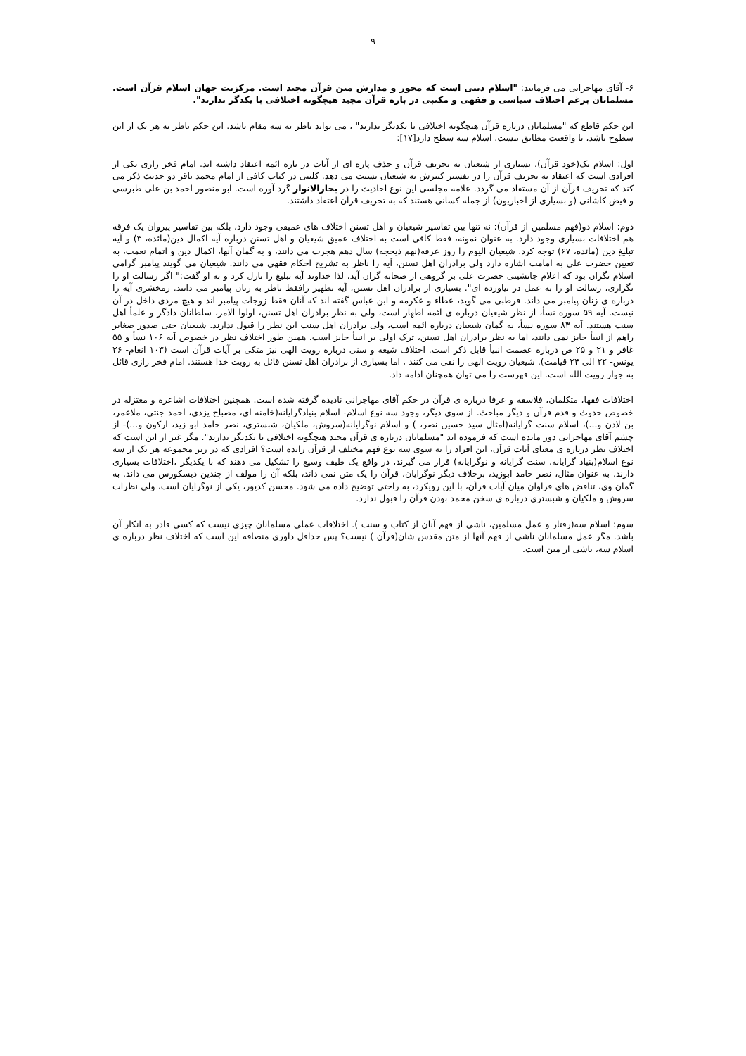۹
۶- آقای مهاجرانی می فرمایند: "اسلام دینی است که محور و مدارش متن قرآن مجید است. مرکزیت جهان اسلام قرآن است. مسلمانان برغم اختلاف سیاسی و فقهی و مکتبی در باره قرآن مجید هیچگونه اختلافی با یکدگر ندارند".
این حکم قاطع که "مسلمانان درباره قرآن هیچگونه اختلافی با یکدیگر ندارند" ، می تواند ناظر به سه مقام باشد. این حکم ناظر به هر یک از این سطوح باشد، با واقعیت مطابق نیست. اسلام سه سطح دارد[۱۷]:
اول: اسلام یک(خود قرآن). بسیاری از شیعیان به تحریف قرآن و حذف پاره ای از آیات در باره ائمه اعتقاد داشته اند. امام فخر رازی یکی از افرادی است که اعتقاد به تحریف قرآن را در تفسیر کبیرش به شیعیان نسبت می دهد. کلینی در کتاب کافی از امام محمد باقر دو حدیث ذکر می کند که تحریف قرآن از آن مستفاد می گردد. علامه مجلسی این نوع احادیث را در بحارالانوار گرد آوره است. ابو منصور احمد بن علی طبرسی و فیض کاشانی (و بسیاری از اخباریون) از جمله کسانی هستند که به تحریف قرآن اعتقاد داشتند.
دوم: اسلام دو(فهم مسلمین از قرآن): نه تنها بین تفاسیر شیعیان و اهل تسنن اختلاف های عمیقی وجود دارد، بلکه بین تفاسیر پیروان یک فرقه هم اختلافات بسیاری وجود دارد. به عنوان نمونه، فقط کافی است به اختلاف عمیق شیعیان و اهل تسنن درباره آیه اکمال دین(مائده، ۳) و آیه تبلیغ دین (مائده، ۶۷) توجه کرد. شیعیان الیوم را روز عرفه(نهم ذیحجه) سال دهم هجرت می دانند، و به گمان آنها، اکمال دین و اتمام نعمت، به تعیین حضرت علی به امامت اشاره دارد ولی برادران اهل تسنن، آیه را ناظر به تشریح احکام فقهی می دانند. شیعیان می گویند پیامبر گرامی اسلام نگران بود که اعلام جانشینی حضرت علی بر گروهی از صحابه گران آید، لذا خداوند آیه تبلیغ را نازل کرد و به او گفت:" اگر رسالت او را نگزاری، رسالت او را به عمل در نیاورده ای". بسیاری از برادران اهل تسنن، آیه تطهیر رافقط ناظر به زنان پیامبر می دانند. زمخشری آیه را درباره ی زنان پیامبر می داند. قرطبی می گوید، عطاء و عکرمه و ابن عباس گفته اند که آنان فقط زوجات پیامبر اند و هیچ مردی داخل در آن نیست. آیه ۵۹ سوره نسأ، از نظر شیعیان درباره ی ائمه اطهار است، ولی به نظر برادران اهل تسنن، اولوا الامر، سلطانان دادگر و علمأ اهل سنت هستند. آیه ۸۳ سوره نسأ، به گمان شیعیان درباره ائمه است، ولی برادران اهل سنت این نظر را قبول ندارند. شیعیان حتی صدور صغایر راهم از انبیأ جایز نمی دانند، اما به نظر برادران اهل تسنن، ترک اولی بر انبیأ جایز است. همین طور اختلاف نظر در خصوص آیه ۱۰۶ نسأ و ۵۵ غافر و ۲۱ و ۲۵ ص درباره عصمت انبیأ قابل ذکر است. اختلاف شیعه و سنی درباره رویت الهی نیز متکی بر آیات قرآن است (۱۰۳ انعام- ۲۶ یونس- ۲۲ الی ۲۴ قیامت). شیعیان رویت الهی را نفی می کنند ، اما بسیاری از برادران اهل تسنن قائل به رویت خدا هستند. امام فخر رازی قائل به جواز رویت الله است. این فهرست را می توان همچنان ادامه داد.
اختلافات فقها، متکلمان، فلاسفه و عرفا درباره ی قرآن در حکم آقای مهاجرانی نادیده گرفته شده است. همچنین اختلافات اشاعره و معتزله در خصوص حدوث و قدم قرآن و دیگر مباحث. از سوی دیگر، وجود سه نوع اسلام- اسلام بنیادگرایانه(خامنه ای، مصباح یزدی، احمد جنتی، ملاعمر، بن لادن و...)، اسلام سنت گرایانه(امثال سید حسین نصر، ) و اسلام نوگرایانه(سروش، ملکیان، شبستری، نصر حامد ابو زید، ارکون و...)- از چشم آقای مهاجرانی دور مانده است که فرموده اند "مسلمانان درباره ی قرآن مجید هیچگونه اختلافی با یکدیگر ندارند". مگر غیر از این است که اختلاف نظر درباره ی معنای آیات قرآن، این افراد را به سوی سه نوع فهم مختلف از قرآن رانده است؟ افرادی که در زیر مجموعه هر یک از سه نوع اسلام(بنیاد گرایانه، سنت گرایانه و نوگرایانه) قرار می گیرند، در واقع یک طیف وسیع را تشکیل می دهند که با یکدیگر ،اختلافات بسیاری دارند. به عنوان مثال، نصر حامد ابوزید، برخلاف دیگر نوگرایان، قرآن را یک متن نمی داند، بلکه آن را مولف از چندین دیسکورس می داند. به گمان وی، تناقض های فراوان میان آیات قرآن، با این رویکرد، به راحتی توضیح داده می شود. محسن کدیور، یکی از نوگرایان است، ولی نظرات سروش و ملکیان و شبستری درباره ی سخن محمد بودن قرآن را قبول ندارد.
سوم: اسلام سه(رفتار و عمل مسلمین، ناشی از فهم آنان از کتاب و سنت ). اختلافات عملی مسلمانان چیزی نیست که کسی قادر به انکار آن باشد. مگر عمل مسلمانان ناشی از فهم آنها از متن مقدس شان(قرآن ) نیست؟ پس حداقل داوری منصافه این است که اختلاف نظر درباره ی اسلام سه، ناشی از متن است.